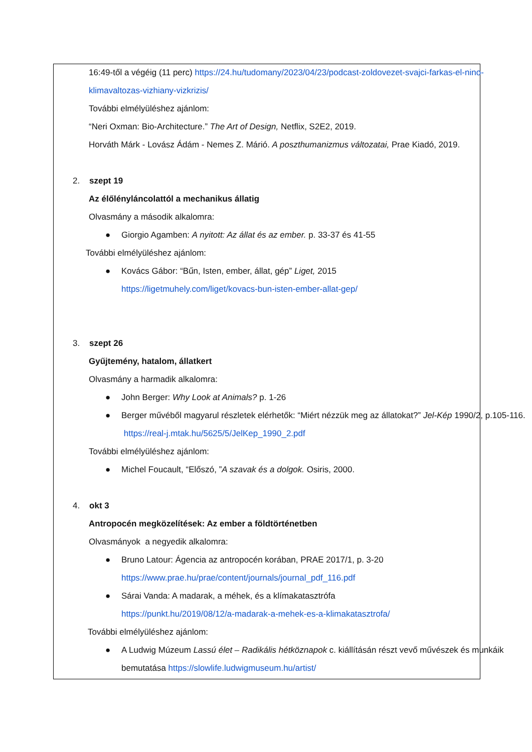16:49-től a végéig (11 perc) https://24.hu/tudomany/2023/04/23/podcast-zoldovezet-svajci-farkas-el-nino-klimavaltozas-vizhiany-vizkrizis/
További elmélyüléshez ajánlom:
“Neri Oxman: Bio-Architecture.” The Art of Design, Netflix, S2E2, 2019.
Horváth Márk - Lovász Ádám - Nemes Z. Márió. A poszthumanizmus változatai, Prae Kiadó, 2019.
2. szept 19
Az élőlényláncolattól a mechanikus állatig
Olvasmány a második alkalomra:
● Giorgio Agamben: A nyitott: Az állat és az ember. p. 33-37 és 41-55
További elmélyüléshez ajánlom:
● Kovács Gábor: “Bűn, Isten, ember, állat, gép” Liget, 2015
https://ligetmuhely.com/liget/kovacs-bun-isten-ember-allat-gep/
3. szept 26
Gyűjtemény, hatalom, állatkert
Olvasmány a harmadik alkalomra:
● John Berger: Why Look at Animals? p. 1-26
● Berger művéből magyarul részletek elérhetők: “Miért nézzük meg az állatokat?” Jel-Kép 1990/2, p.105-116. https://real-j.mtak.hu/5625/5/JelKep_1990_2.pdf
További elmélyüléshez ajánlom:
● Michel Foucault, “Előszó, ”A szavak és a dolgok. Osiris, 2000.
4. okt 3
Antropocén megközelítések: Az ember a földtörténetben
Olvasmányok a negyedik alkalomra:
● Bruno Latour: Ágencia az antropocén korában, PRAE 2017/1, p. 3-20
https://www.prae.hu/prae/content/journals/journal_pdf_116.pdf
● Sárai Vanda: A madarak, a méhek, és a klímakatasztrófa
https://punkt.hu/2019/08/12/a-madarak-a-mehek-es-a-klimakatasztrofa/
További elmélyüléshez ajánlom:
● A Ludwig Múzeum Lassú élet – Radikális hétköznapok c. kiállításán részt vevő művészek és munkáik bemutatása https://slowlife.ludwigmuseum.hu/artist/